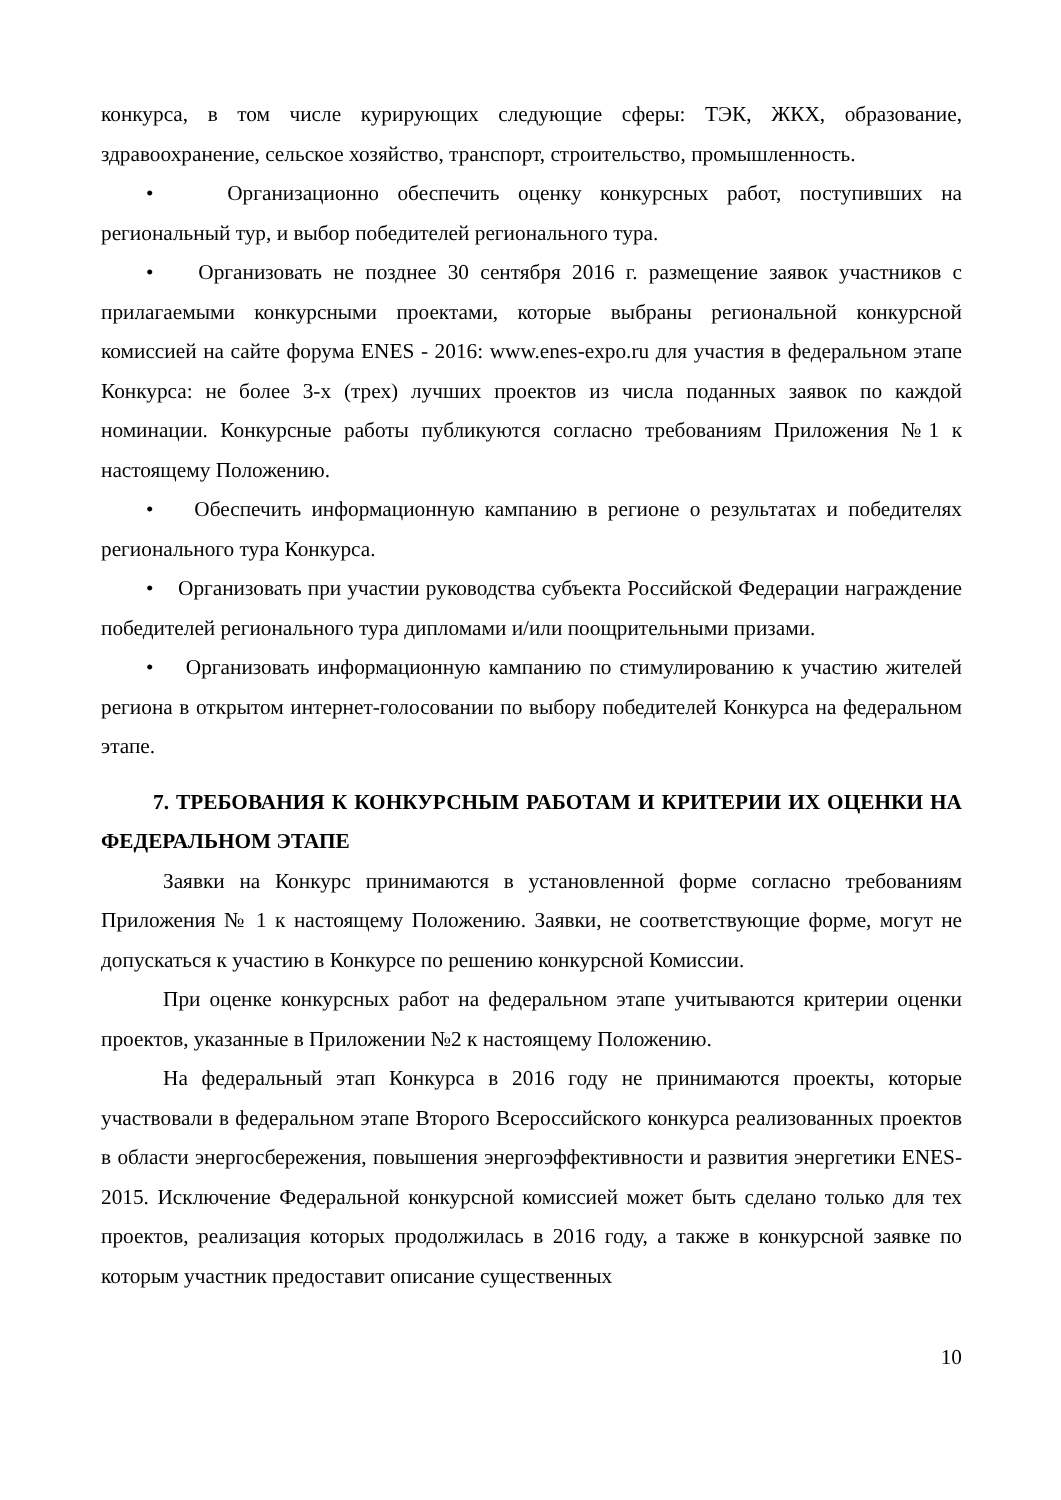конкурса, в том числе курирующих следующие сферы: ТЭК, ЖКХ, образование, здравоохранение, сельское хозяйство, транспорт, строительство, промышленность.
• Организационно обеспечить оценку конкурсных работ, поступивших на региональный тур, и выбор победителей регионального тура.
• Организовать не позднее 30 сентября 2016 г. размещение заявок участников с прилагаемыми конкурсными проектами, которые выбраны региональной конкурсной комиссией на сайте форума ENES - 2016: www.enes-expo.ru для участия в федеральном этапе Конкурса: не более 3-х (трех) лучших проектов из числа поданных заявок по каждой номинации. Конкурсные работы публикуются согласно требованиям Приложения №1 к настоящему Положению.
• Обеспечить информационную кампанию в регионе о результатах и победителях регионального тура Конкурса.
• Организовать при участии руководства субъекта Российской Федерации награждение победителей регионального тура дипломами и/или поощрительными призами.
• Организовать информационную кампанию по стимулированию к участию жителей региона в открытом интернет-голосовании по выбору победителей Конкурса на федеральном этапе.
7. ТРЕБОВАНИЯ К КОНКУРСНЫМ РАБОТАМ И КРИТЕРИИ ИХ ОЦЕНКИ НА ФЕДЕРАЛЬНОМ ЭТАПЕ
Заявки на Конкурс принимаются в установленной форме согласно требованиям Приложения № 1 к настоящему Положению. Заявки, не соответствующие форме, могут не допускаться к участию в Конкурсе по решению конкурсной Комиссии.
При оценке конкурсных работ на федеральном этапе учитываются критерии оценки проектов, указанные в Приложении №2 к настоящему Положению.
На федеральный этап Конкурса в 2016 году не принимаются проекты, которые участвовали в федеральном этапе Второго Всероссийского конкурса реализованных проектов в области энергосбережения, повышения энергоэффективности и развития энергетики ENES-2015. Исключение Федеральной конкурсной комиссией может быть сделано только для тех проектов, реализация которых продолжилась в 2016 году, а также в конкурсной заявке по которым участник предоставит описание существенных
10